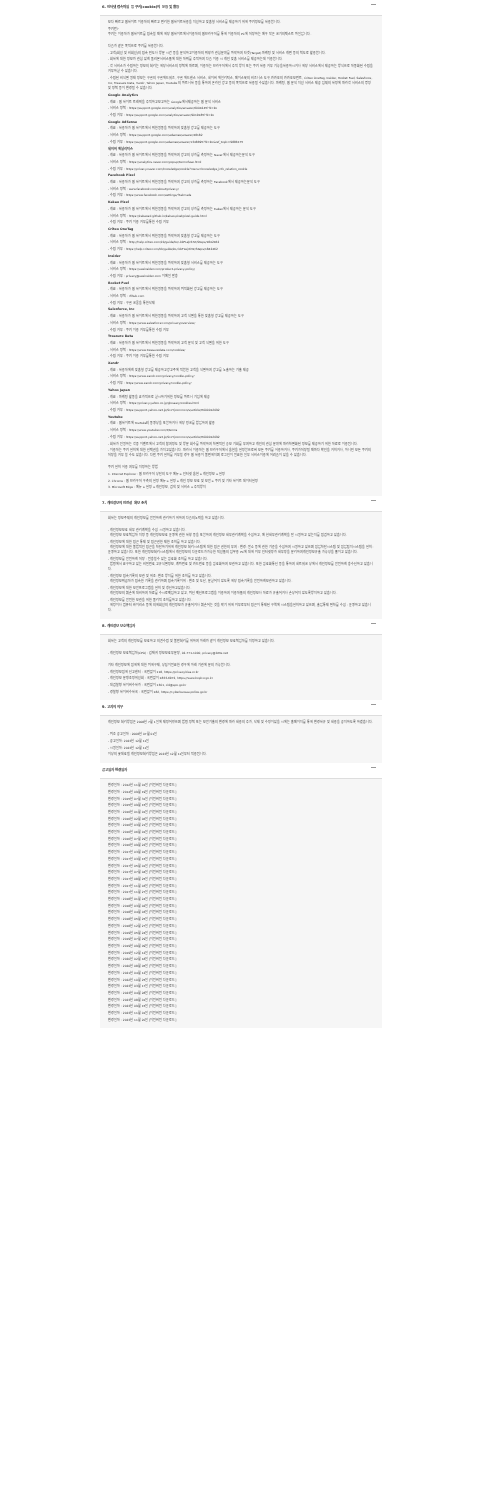6. 인터넷 접속파일 등 쿠키(cookie)의 운용 및 활용
보다 빠르고 웹사이트 이용자의 빠르고 편리한 웹사이트 사용을 지원하고 맞춤형 서비스를 제공하기 위해 쿠키정보를 사용합니다.
쿠키란?
쿠키는 이용자가 웹사이트를 접속할 때에 해당 웹사이트에서 이용자의 웹브라우저를 통해 이용자의 PC에 저장하는 매우 작은 크기의 텍스트 파일입니다.
다음과 같은 목적으로 쿠키를 사용합니다.
- 고객(회원 및 비회원)의 접속 빈도나 방문 시간 등을 분석하고 이용자의 취향과 관심분야를 파악하여 타겟(Target) 마케팅 및 서비스 개편 등의 척도로 활용합니다.
- 회사에 대한 정보와 관심 있게 둘러본 서비스들에 대한 자취를 추적하여 다음 이용 시 개인 맞춤 서비스를 제공하는데 이용합니다.
- 각 서비스가 수집하는 정보의 처리는 해당 서비스의 정책에 따르며, 이용자는 브라우저에서 추적 방지 또는 쿠키 사용 거부 기능을 사용하시거나 해당 서비스에서 제공하는 방식으로 자동화된 수집을 거부하실 수 있습니다.
- 수집된 비식별 행태 정보는 구글의 구글 애드워즈, 구글 애드센스 서비스, 네이버 애널리틱스, 페이스북의 비즈니스 도구, 카카오의 카카오모먼트, Criteo OneTag, Insider, Rocket Fuel, Salesforce, Inc, Treasure Data, Xandr, Yahoo Japan, Youtube 의 파트너사 등을 통하여 온라인 광고 등의 목적으로 사용될 수 있습니다. 마케팅, 웹 분석 지원 서비스 제공 업체의 사정에 따라 각 서비스의 명칭 및 정책 등이 변경될 수 있습니다.
Google Analytics
- 개요 : 웹 사이트 트래픽을 추적하고 보고하는 Google에서 제공하는 웹 분석 서비스
- 서비스 정책 : https://support.google.com/analytics/answer/6004245?hl=ko
- 수집 거부 : https://support.google.com/analytics/answer/9019185?hl=ko
Google AdSense
- 개요 : 사용자가 웹 사이트에서 취한 행동을 파악하여 맞춤형 광고를 제공하는 도구
- 서비스 정책 : https://support.google.com/adsense/answer/48182
- 수집 거부 : https://support.google.com/adsense/answer/1348695?hl=ko&ref_topic=9886175
네이버 애널리틱스
- 개요 : 사용자가 웹 사이트에서 취한 행동을 파악하여 광고의 성과를 측정하는 Naver에서 제공하는 분석 도구
- 서비스 정책 : https://analytics.naver.com/popup/termofuse.html
- 수집 거부 : https://privacy.naver.com/knowledge/cookie?menu=knowledge_info_relation_cookie
Facebook Pixel
- 개요 : 사용자가 웹 사이트에서 취한 행동을 파악하여 광고의 성과를 측정하는 Facebook에서 제공하는 분석 도구
- 서비스 정책 : www.facebook.com/about/privacy/
- 수집 거부 : https://www.facebook.com/settings/?tab=ads
Kakao Pixel
- 개요 : 사용자가 웹 사이트에서 취한 행동을 파악하여 광고의 성과를 측정하는 Kakao에서 제공하는 분석 도구
- 서비스 정책 : https://kakaoad.github.io/kakao-pixel/pixel-guide.html
- 수집 거부 : 쿠키 이용 거부를 통한 수집 거부
Criteo OneTag
- 개요 : 사용자가 웹 사이트에서 취한 행동을 파악하여 맞춤형 광고를 제공하는 도구
- 서비스 정책 : http://help.criteo.com/kb/guide/ko/-bbFLejr6XZ/Steps/1842462
- 수집 거부 : https://help.criteo.com/kb/guide/ko/-bbFLejr6XZ/Steps/1842462
Insider
- 개요 : 사용자가 웹 사이트에서 취한 행동을 파악하여 맞춤형 서비스를 제공하는 도구
- 서비스 정책 : https://useinsider.com/product-privacy-policy/
- 수집 거부 : privacy@useinsider.com 이메일 발송
Rocket Fuel
- 개요 : 사용자가 웹 사이트에서 취한 행동을 파악하여 최적화된 광고를 제공하는 도구
- 서비스 정책 : rfihub.com
- 수집 거부 : 구글 크롬을 통한 삭제
Salesforce, Inc
- 개요 : 사용자가 웹 사이트에서 취한 행동을 파악하여 고객 식별을 통한 맞춤형 광고를 제공하는 도구
- 서비스 정책 : https://www.salesforce.com/privacy/overview/
- 수집 거부 : 쿠키 이용 거부를 통한 수집 거부
Treasure Data
- 개요 : 사용자가 웹 사이트에서 취한 행동을 파악하여 고객 분석 및 고객 식별을 위한 도구
- 서비스 정책 : https://www.treasuredata.com/cookies/
- 수집 거부 : 쿠키 이용 거부를 통한 수집 거부
Xandr
- 개요 : 사용자에게 맞춤형 광고를 제공하고 광고주에 적합한 고객을 식별하여 광고를 노출하는 기술 제공
- 서비스 정책 : https://www.xandr.com/privacy/cookie-policy/
- 수집 거부 : https://www.xandr.com/privacy/cookie-policy/
Yahoo Japan
- 개요 : 마케팅 활동을 효과적으로 실시하기 위한 정보를 파트너 기업에 제공
- 서비스 정책 : https://privacy.yahoo.co.jp/glossary/cookies.html
- 수집 거부 : https://support.yahoo-net.jp/SccYjcommon/s/article/H000012092
Youtube
- 개요 : 웹사이트에 YouTube의 동영상을 포함하거나 해당 링크를 삽입하여 활용
- 서비스 정책 : https://www.youtube.com/t/terms
- 수집 거부 : https://support.yahoo-net.jp/SccYjcommon/s/article/H000012092
- 회사가 진행하는 각종 이벤트에서 고객의 참여 정도 및 방문 회수를 파악하여 차별적인 응모 기회를 부여하고 개인의 관심 분야에 따라 차별화된 정보를 제공하기 위한 자료로 이용됩니다.
- 이용자는 쿠키 설치에 대한 선택권을 가지고 있습니다. 따라서 이용자는 웹 브라우저에서 옵션을 설정함으로써 모든 쿠키를 허용하거나, 쿠키가 저장될 때마다 확인을 거치거나, 아니면 모든 쿠키의 저장을 거부 할 수도 있습니다. 다만, 쿠키 설치를 거부할 경우 웹 사용이 불편해지며 로그인이 필요한 일부 서비스 이용에 어려움이 있을 수 있습니다.
쿠키 설치 허용 여부를 지정하는 방법
1. Internet Explorer : 웹 브라우저 상단의 도구 메뉴 > 인터넷 옵션 > 개인정보 > 설정
2. Chrome : 웹 브라우저 우측의 설정 메뉴 > 설정 > 개인 정보 보호 및 보안 > 쿠키 및 기타 사이트 데이터설정
3. Microsoft Edge : 메뉴 > 설정 > 개인정보, 검색 및 서비스 > 추적방지
7. 개인정보의 안전성 확보 조치
회사는 정보주체의 개인정보를 안전하게 관리하기 위하여 다음의 노력을 하고 있습니다.
- 개인정보보호 내부 관리계획을 수립 · 시행하고 있습니다.
개인정보 보호책임자 지정 등 개인정보 보호 운영에 관한 사항 등을 포함하여 개인정보 내부관리계획을 수립하고, 매 년 내부관리계획을 잘 시행하고 있는지를 점검하고 있습니다.
- 개인정보에 대한 접근 통제 및 접근 권한 제한 조치를 하고 있습니다.
개인정보에 대한 불법적인 접근을 차단하기 위해 개인정보 처리시스템에 대한 접근 권한의 부여 · 변경 · 말소 등에 관한 기준을 수립하여 시행하고 있으며 침입차단시스템 및 침입탐지시스템을 설치 · 운영하고 있습니다. 또한 개인정보처리시스템에서 개인정보의 다운로드가 가능한 직원들의 업무용 PC에 대해 외부 인터넷망과 내부망을 분리하여 개인정보유출 가능성을 줄이고 있습니다.
- 개인정보를 안전하게 저장 · 전송할 수 있는 암호화 조치를 하고 있습니다.
법령에서 요구하고 있는 비밀번호, 고유식별정보, 계좌번호 및 카드번호 등을 암호화하여 보관하고 있습니다. 또한 암호화 통신 등을 통하여 네트워크 상에서 개인정보를 안전하게 송수신하고 있습니다.
- 개인정보 접속기록의 보관 및 위조 · 변조 방지를 위한 조치를 하고 있습니다.
개인정보취급자가 접속한 기록을 관리하며 접속기록이 위 · 변조 및 도난, 분실되지 않도록 해당 접속기록을 안전하게 보관하고 있습니다.
- 개인정보에 대한 보안프로그램을 설치 및 갱신하고 있습니다.
개인정보의 훼손에 대비하여 자료를 수시로 백업하고 있고, 최신 백신프로그램을 이용하여 이용자들의 개인정보나 자료가 유출되거나 손상되지 않도록 방지하고 있습니다.
- 개인정보를 안전한 보관을 위한 물리적 조치를 하고 있습니다.
해킹이나 컴퓨터 바이러스 등에 의해 회원의 개인정보가 유출되거나 훼손되는 것을 막기 위해 외부로부터 접근이 통제된 구역에 시스템을 설치하고 있으며, 출입통제 절차를 수립 · 운영하고 있습니다.
8. 개인정보 보호책임자
회사는 고객의 개인정보를 보호하고 의견수렴 및 불만 처리를 위하여 아래와 같이 개인정보 보호책임자를 지정하고 있습니다.
- 개인정보 보호책임자(CPO) : 김재귀 정보보호부문장, 02-771-1000, privacy@lotte.net
기타 개인정보에 침해에 대한 피해구제, 상담이 필요한 경우에 아래 기관에 문의 가능합니다.
- 개인정보침해 신고센터 : 국번없이 118, https://privacy.kisa.or.kr
- 개인정보 분쟁조정위원회 : 국번없이 1833-6972, https://www.kopico.go.kr
- 대검찰청 사이버수사과 : 국번없이 1301, cid@spo.go.kr
- 경찰청 사이버수사국 : 국번없이 182, https://cyberbureau.police.go.kr
9. 고지의 의무
개인정보 처리방침은 2008년 7월 1일에 제정되었으며 법령, 정책 또는 보안기술의 변경에 따라 내용의 추가, 삭제 및 수정이 있을 시에는 홈페이지를 통해 변경사유 및 내용을 공지하도록 하겠습니다.
- 최초 공고일자 : 2008년 07월 01일
- 공고일자: 2023년 12월 11일
- 시행일자: 2023년 12월 11일
이상의 롯데호텔 개인정보처리방침은 2023년 12월 11일부터 적용됩니다.
공고일자 변경일자
변경일자 : 2012년 11월 01일 [이전버전 다운로드]
변경일자 : 2014년 09월 19일 [이전버전 다운로드]
변경일자 : 2015년 07월 31일 [이전버전 다운로드]
변경일자 : 2015년 09월 15일 [이전버전 다운로드]
변경일자 : 2016년 01월 01일 [이전버전 다운로드]
변경일자 : 2016년 02월 06일 [이전버전 다운로드]
변경일자 : 2016년 03월 21일 [이전버전 다운로드]
변경일자 : 2016년 06월 01일 [이전버전 다운로드]
변경일자 : 2016년 07월 29일 [이전버전 다운로드]
변경일자 : 2016년 09월 22일 [이전버전 다운로드]
변경일자 : 2017년 03월 01일 [이전버전 다운로드]
변경일자 : 2017년 03월 15일 [이전버전 다운로드]
변경일자 : 2017년 05월 01일 [이전버전 다운로드]
변경일자 : 2017년 07월 04일 [이전버전 다운로드]
변경일자 : 2017년 08월 25일 [이전버전 다운로드]
변경일자 : 2017년 11월 03일 [이전버전 다운로드]
변경일자 : 2017년 11월 27일 [이전버전 다운로드]
변경일자 : 2018년 01월 24일 [이전버전 다운로드]
변경일자 : 2018년 03월 02일 [이전버전 다운로드]
변경일자 : 2018년 04월 03일 [이전버전 다운로드]
변경일자 : 2018년 05월 25일 [이전버전 다운로드]
변경일자 : 2018년 12월 27일 [이전버전 다운로드]
변경일자 : 2019년 05월 24일 [이전버전 다운로드]
변경일자 : 2019년 07월 29일 [이전버전 다운로드]
변경일자 : 2019년 09월 09일 [이전버전 다운로드]
변경일자 : 2019년 12월 12일 [이전버전 다운로드]
변경일자 : 2020년 02월 18일 [이전버전 다운로드]
변경일자 : 2020년 08월 05일 [이전버전 다운로드]
변경일자 : 2021년 04월 12일 [이전버전 다운로드]
변경일자 : 2022년 10월 25일 [이전버전 다운로드]
변경일자 : 2023년 03월 17일 [이전버전 다운로드]
변경일자 : 2023년 04월 28일 [이전버전 다운로드]
변경일자 : 2023년 08월 01일 [이전버전 다운로드]
변경일자 : 2023년 09월 15일 [이전버전 다운로드]
변경일자 : 2023년 11월 01일 [이전버전 다운로드]
변경일자 : 2023년 11월 20일 [이전버전 다운로드]